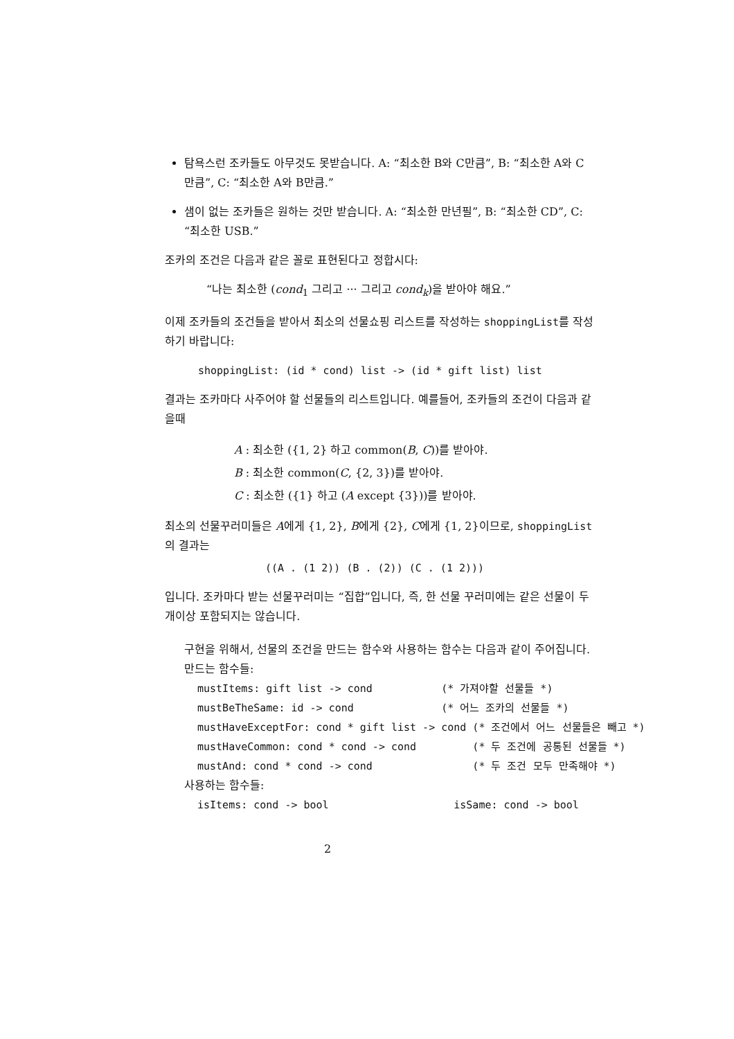탐욕스런 조카들도 아무것도 못받습니다. A: “최소한 B와 C만큼”, B: “최소한 A와 C만큼”, C: “최소한 A와 B만큼.”
샘이 없는 조카들은 원하는 것만 받습니다. A: “최소한 만년필”, B: “최소한 CD”, C: “최소한 USB.”
조카의 조건은 다음과 같은 꼴로 표현된다고 정합시다:
“나는 최소한 (cond<sub>1</sub> 그리고 ··· 그리고 cond<sub>k</sub>)을 받아야 해요.”
이제 조카들의 조건들을 받아서 최소의 선물쇼핑 리스트를 작성하는 shoppingList를 작성하기 바랍니다:
shoppingList: (id * cond) list -> (id * gift list) list
결과는 조카마다 사주어야 할 선물들의 리스트입니다. 예를들어, 조카들의 조건이 다음과 같을때
A : 최소한 ({1, 2} 하고 common(B, C))를 받아야.
B : 최소한 common(C, {2, 3})를 받아야.
C : 최소한 ({1} 하고 (A except {3}))를 받아야.
최소의 선물꾸러미들은 A에게 {1, 2}, B에게 {2}, C에게 {1, 2}이므로, shoppingList의 결과는
((A . (1 2)) (B . (2)) (C . (1 2)))
입니다. 조카마다 받는 선물꾸러미는 “집합”입니다, 즉, 한 선물 꾸러미에는 같은 선물이 두개이상 포함되지는 않습니다.
구현을 위해서, 선물의 조건을 만드는 함수와 사용하는 함수는 다음과 같이 주어집니다.
만드는 함수들:
mustItems: gift list -> cond (* 가져야할 선물들 *)
mustBeTheSame: id -> cond (* 어느 조카의 선물들 *)
mustHaveExceptFor: cond * gift list -> cond (* 조건에서 어느 선물들은 빼고 *)
mustHaveCommon: cond * cond -> cond (* 두 조건에 공통된 선물들 *)
mustAnd: cond * cond -> cond (* 두 조건 모두 만족해야 *)
사용하는 함수들:
isItems: cond -> bool isSame: cond -> bool
2